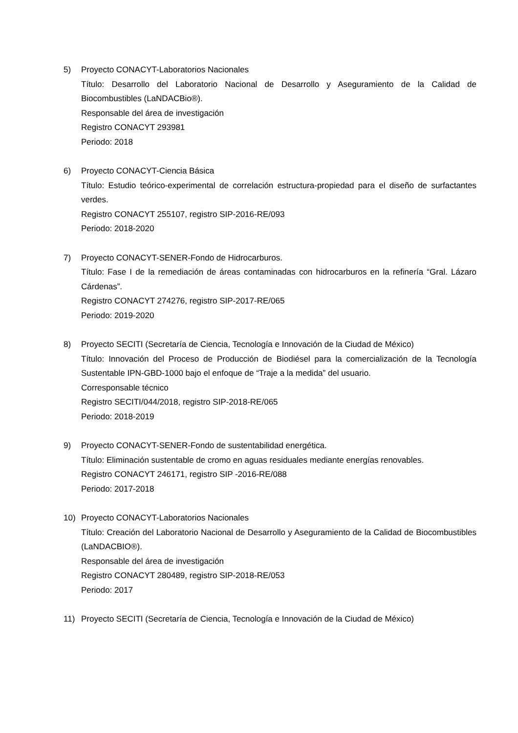5) Proyecto CONACYT-Laboratorios Nacionales
Título: Desarrollo del Laboratorio Nacional de Desarrollo y Aseguramiento de la Calidad de Biocombustibles (LaNDACBio®).
Responsable del área de investigación
Registro CONACYT 293981
Periodo: 2018
6) Proyecto CONACYT-Ciencia Básica
Título: Estudio teórico-experimental de correlación estructura-propiedad para el diseño de surfactantes verdes.
Registro CONACYT 255107, registro SIP-2016-RE/093
Periodo: 2018-2020
7) Proyecto CONACYT-SENER-Fondo de Hidrocarburos.
Título: Fase I de la remediación de áreas contaminadas con hidrocarburos en la refinería “Gral. Lázaro Cárdenas”.
Registro CONACYT 274276, registro SIP-2017-RE/065
Periodo: 2019-2020
8) Proyecto SECITI (Secretaría de Ciencia, Tecnología e Innovación de la Ciudad de México)
Título: Innovación del Proceso de Producción de Biodiésel para la comercialización de la Tecnología Sustentable IPN-GBD-1000 bajo el enfoque de “Traje a la medida” del usuario.
Corresponsable técnico
Registro SECITI/044/2018, registro SIP-2018-RE/065
Periodo: 2018-2019
9) Proyecto CONACYT-SENER-Fondo de sustentabilidad energética.
Título: Eliminación sustentable de cromo en aguas residuales mediante energías renovables.
Registro CONACYT 246171, registro SIP -2016-RE/088
Periodo: 2017-2018
10) Proyecto CONACYT-Laboratorios Nacionales
Título: Creación del Laboratorio Nacional de Desarrollo y Aseguramiento de la Calidad de Biocombustibles (LaNDACBIO®).
Responsable del área de investigación
Registro CONACYT 280489, registro SIP-2018-RE/053
Periodo: 2017
11) Proyecto SECITI (Secretaría de Ciencia, Tecnología e Innovación de la Ciudad de México)